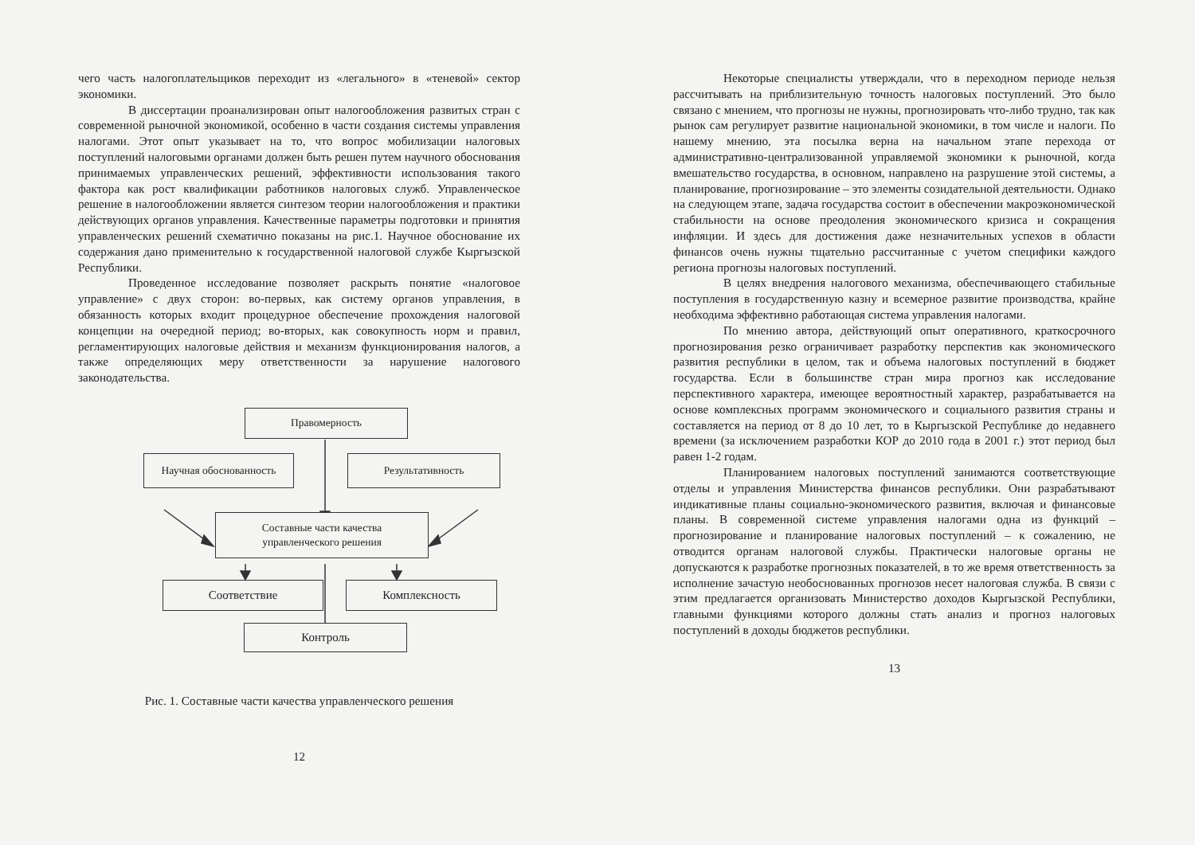чего часть налогоплательщиков переходит из «легального» в «теневой» сектор экономики.
В диссертации проанализирован опыт налогообложения развитых стран с современной рыночной экономикой, особенно в части создания системы управления налогами. Этот опыт указывает на то, что вопрос мобилизации налоговых поступлений налоговыми органами должен быть решен путем научного обоснования принимаемых управленческих решений, эффективности использования такого фактора как рост квалификации работников налоговых служб. Управленческое решение в налогообложении является синтезом теории налогообложения и практики действующих органов управления. Качественные параметры подготовки и принятия управленческих решений схематично показаны на рис.1. Научное обоснование их содержания дано применительно к государственной налоговой службе Кыргызской Республики.
Проведенное исследование позволяет раскрыть понятие «налоговое управление» с двух сторон: во-первых, как систему органов управления, в обязанность которых входит процедурное обеспечение прохождения налоговой концепции на очередной период; во-вторых, как совокупность норм и правил, регламентирующих налоговые действия и механизм функционирования налогов, а также определяющих меру ответственности за нарушение налогового законодательства.
Правомерность
Научная обоснованность Результативность
Составные части качества
управленческого решения
Соответствие Комплексность
Контроль
Рис. 1. Составные части качества управленческого решения
12
Некоторые специалисты утверждали, что в переходном периоде нельзя рассчитывать на приблизительную точность налоговых поступлений. Это было связано с мнением, что прогнозы не нужны, прогнозировать что-либо трудно, так как рынок сам регулирует развитие национальной экономики, в том числе и налоги. По нашему мнению, эта посылка верна на начальном этапе перехода от административно-централизованной управляемой экономики к рыночной, когда вмешательство государства, в основном, направлено на разрушение этой системы, а планирование, прогнозирование – это элементы созидательной деятельности. Однако на следующем этапе, задача государства состоит в обеспечении макроэкономической стабильности на основе преодоления экономического кризиса и сокращения инфляции. И здесь для достижения даже незначительных успехов в области финансов очень нужны тщательно рассчитанные с учетом специфики каждого региона прогнозы налоговых поступлений.
В целях внедрения налогового механизма, обеспечивающего стабильные поступления в государственную казну и всемерное развитие производства, крайне необходима эффективно работающая система управления налогами.
По мнению автора, действующий опыт оперативного, краткосрочного прогнозирования резко ограничивает разработку перспектив как экономического развития республики в целом, так и объема налоговых поступлений в бюджет государства. Если в большинстве стран мира прогноз как исследование перспективного характера, имеющее вероятностный характер, разрабатывается на основе комплексных программ экономического и социального развития страны и составляется на период от 8 до 10 лет, то в Кыргызской Республике до недавнего времени (за исключением разработки КОР до 2010 года в 2001 г.) этот период был равен 1-2 годам.
Планированием налоговых поступлений занимаются соответствующие отделы и управления Министерства финансов республики. Они разрабатывают индикативные планы социально-экономического развития, включая и финансовые планы. В современной системе управления налогами одна из функций – прогнозирование и планирование налоговых поступлений – к сожалению, не отводится органам налоговой службы. Практически налоговые органы не допускаются к разработке прогнозных показателей, в то же время ответственность за исполнение зачастую необоснованных прогнозов несет налоговая служба. В связи с этим предлагается организовать Министерство доходов Кыргызской Республики, главными функциями которого должны стать анализ и прогноз налоговых поступлений в доходы бюджетов республики.
13